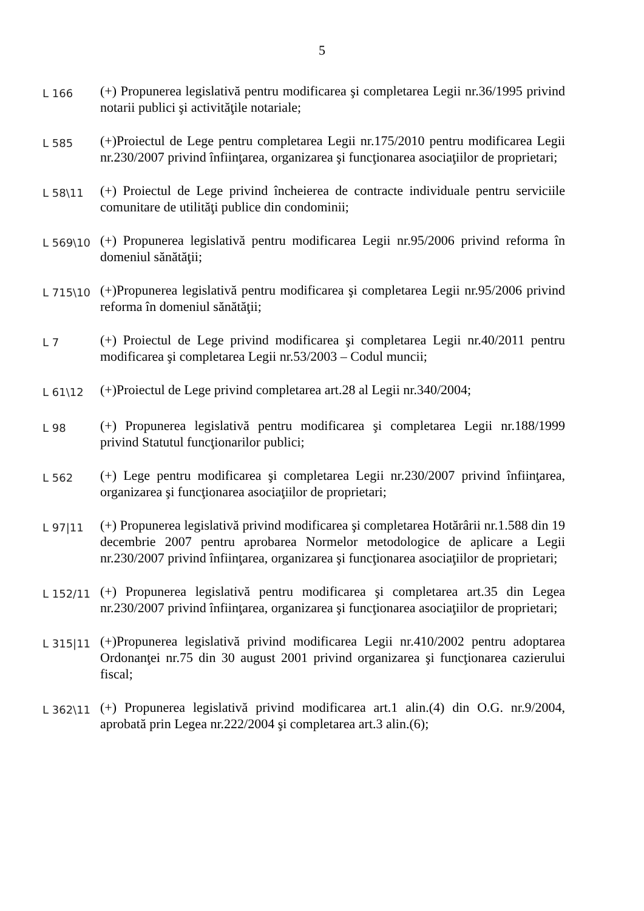5
L 166
(+) Propunerea legislativă pentru modificarea şi completarea Legii nr.36/1995 privind notarii publici şi activităţile notariale;
L 585
(+)Proiectul de Lege pentru completarea Legii nr.175/2010 pentru modificarea Legii nr.230/2007 privind înfiinţarea, organizarea şi funcţionarea asociaţiilor de proprietari;
L 58\11
(+) Proiectul de Lege privind încheierea de contracte individuale pentru serviciile comunitare de utilităţi publice din condominii;
L 569\10
(+) Propunerea legislativă pentru modificarea Legii nr.95/2006 privind reforma în domeniul sănătăţii;
L 715\10
(+)Propunerea legislativă pentru modificarea şi completarea Legii nr.95/2006 privind reforma în domeniul sănătăţii;
L 7
(+) Proiectul de Lege privind modificarea şi completarea Legii nr.40/2011 pentru modificarea şi completarea Legii nr.53/2003 – Codul muncii;
L 61\12
(+)Proiectul de Lege privind completarea art.28 al Legii nr.340/2004;
L 98
(+) Propunerea legislativă pentru modificarea şi completarea Legii nr.188/1999 privind Statutul funcţionarilor publici;
L 562
(+) Lege pentru modificarea şi completarea Legii nr.230/2007 privind înfiinţarea, organizarea şi funcţionarea asociaţiilor de proprietari;
L 97|11
(+) Propunerea legislativă privind modificarea şi completarea Hotărârii nr.1.588 din 19 decembrie 2007 pentru aprobarea Normelor metodologice de aplicare a Legii nr.230/2007 privind înfiinţarea, organizarea şi funcţionarea asociaţiilor de proprietari;
L 152/11
(+) Propunerea legislativă pentru modificarea şi completarea art.35 din Legea nr.230/2007 privind înfiinţarea, organizarea şi funcţionarea asociaţiilor de proprietari;
L 315|11
(+)Propunerea legislativă privind modificarea Legii nr.410/2002 pentru adoptarea Ordonanţei nr.75 din 30 august 2001 privind organizarea şi funcţionarea cazierului fiscal;
L 362\11
(+) Propunerea legislativă privind modificarea art.1 alin.(4) din O.G. nr.9/2004, aprobată prin Legea nr.222/2004 şi completarea art.3 alin.(6);